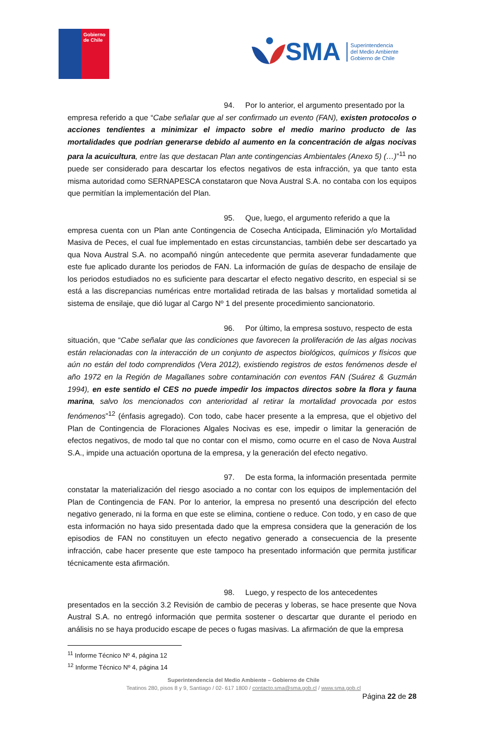Gobierno
de Chile
SMA Superintendencia
del Medio Ambiente
Gobierno de Chile
94. Por lo anterior, el argumento presentado por la empresa referido a que “Cabe señalar que al ser confirmado un evento (FAN), existen protocolos o acciones tendientes a minimizar el impacto sobre el medio marino producto de las mortalidades que podrían generarse debido al aumento en la concentración de algas nocivas para la acuicultura, entre las que destacan Plan ante contingencias Ambientales (Anexo 5) (…)”<sup>11</sup> no puede ser considerado para descartar los efectos negativos de esta infracción, ya que tanto esta misma autoridad como SERNAPESCA constataron que Nova Austral S.A. no contaba con los equipos que permitían la implementación del Plan.
95. Que, luego, el argumento referido a que la empresa cuenta con un Plan ante Contingencia de Cosecha Anticipada, Eliminación y/o Mortalidad Masiva de Peces, el cual fue implementado en estas circunstancias, también debe ser descartado ya qua Nova Austral S.A. no acompañó ningún antecedente que permita aseverar fundadamente que este fue aplicado durante los periodos de FAN. La información de guías de despacho de ensilaje de los periodos estudiados no es suficiente para descartar el efecto negativo descrito, en especial si se está a las discrepancias numéricas entre mortalidad retirada de las balsas y mortalidad sometida al sistema de ensilaje, que dió lugar al Cargo Nº 1 del presente procedimiento sancionatorio.
96. Por último, la empresa sostuvo, respecto de esta situación, que “Cabe señalar que las condiciones que favorecen la proliferación de las algas nocivas están relacionadas con la interacción de un conjunto de aspectos biológicos, químicos y físicos que aún no están del todo comprendidos (Vera 2012), existiendo registros de estos fenómenos desde el año 1972 en la Región de Magallanes sobre contaminación con eventos FAN (Suárez & Guzmán 1994), en este sentido el CES no puede impedir los impactos directos sobre la flora y fauna marina, salvo los mencionados con anterioridad al retirar la mortalidad provocada por estos fenómenos”<sup>12</sup> (énfasis agregado). Con todo, cabe hacer presente a la empresa, que el objetivo del Plan de Contingencia de Floraciones Algales Nocivas es ese, impedir o limitar la generación de efectos negativos, de modo tal que no contar con el mismo, como ocurre en el caso de Nova Austral S.A., impide una actuación oportuna de la empresa, y la generación del efecto negativo.
97. De esta forma, la información presentada permite constatar la materialización del riesgo asociado a no contar con los equipos de implementación del Plan de Contingencia de FAN. Por lo anterior, la empresa no presentó una descripción del efecto negativo generado, ni la forma en que este se elimina, contiene o reduce. Con todo, y en caso de que esta información no haya sido presentada dado que la empresa considera que la generación de los episodios de FAN no constituyen un efecto negativo generado a consecuencia de la presente infracción, cabe hacer presente que este tampoco ha presentado información que permita justificar técnicamente esta afirmación.
98. Luego, y respecto de los antecedentes presentados en la sección 3.2 Revisión de cambio de peceras y loberas, se hace presente que Nova Austral S.A. no entregó información que permita sostener o descartar que durante el periodo en análisis no se haya producido escape de peces o fugas masivas. La afirmación de que la empresa
<sup>11</sup> Informe Técnico Nº 4, página 12
<sup>12</sup> Informe Técnico Nº 4, página 14
Superintendencia del Medio Ambiente – Gobierno de Chile
Teatinos 280, pisos 8 y 9, Santiago / 02- 617 1800 / contacto.sma@sma.gob.cl / www.sma.gob.cl
Página 22 de 28